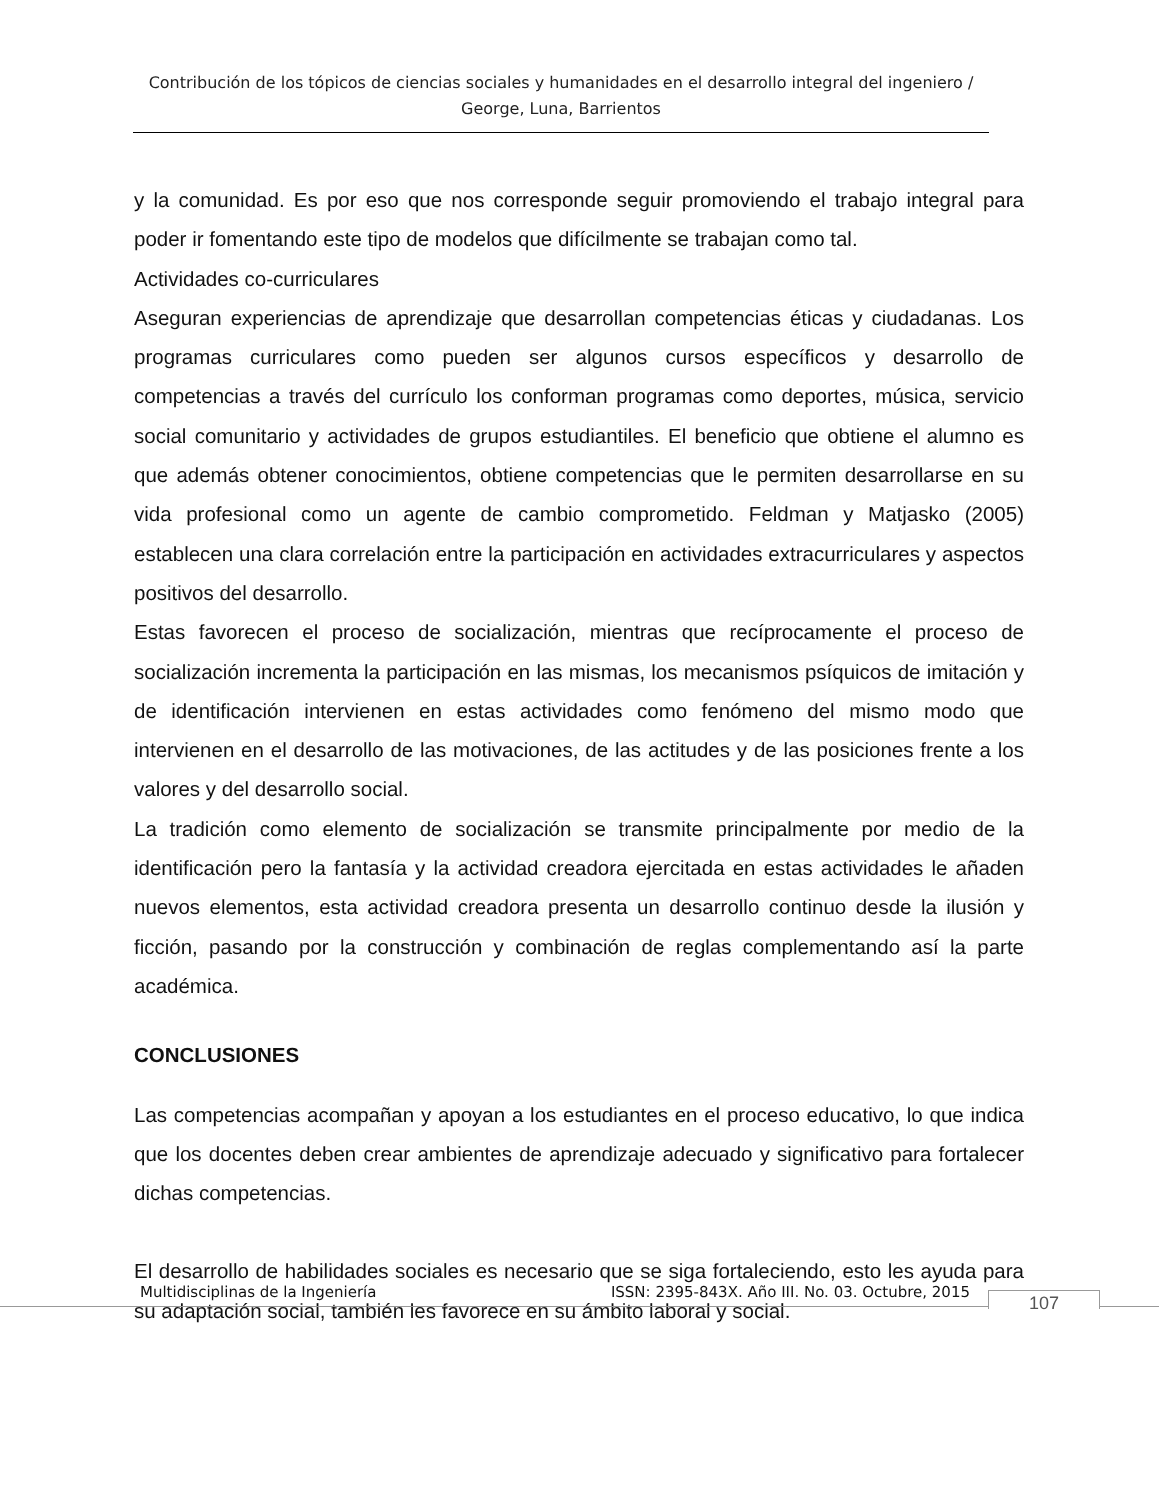Contribución de los tópicos de ciencias sociales y humanidades en el desarrollo integral del ingeniero / George, Luna, Barrientos
y la comunidad. Es por eso que nos corresponde seguir promoviendo el trabajo integral para poder ir fomentando este tipo de modelos que difícilmente se trabajan como tal.
Actividades co-curriculares
Aseguran experiencias de aprendizaje que desarrollan competencias éticas y ciudadanas. Los programas curriculares como pueden ser algunos cursos específicos y desarrollo de competencias a través del currículo los conforman programas como deportes, música, servicio social comunitario y actividades de grupos estudiantiles. El beneficio que obtiene el alumno es que además obtener conocimientos, obtiene competencias que le permiten desarrollarse en su vida profesional como un agente de cambio comprometido. Feldman y Matjasko (2005) establecen una clara correlación entre la participación en actividades extracurriculares y aspectos positivos del desarrollo.
Estas favorecen el proceso de socialización, mientras que recíprocamente el proceso de socialización incrementa la participación en las mismas, los mecanismos psíquicos de imitación y de identificación intervienen en estas actividades como fenómeno del mismo modo que intervienen en el desarrollo de las motivaciones, de las actitudes y de las posiciones frente a los valores y del desarrollo social.
La tradición como elemento de socialización se transmite principalmente por medio de la identificación pero la fantasía y la actividad creadora ejercitada en estas actividades le añaden nuevos elementos, esta actividad creadora presenta un desarrollo continuo desde la ilusión y ficción, pasando por la construcción y combinación de reglas complementando así la parte académica.
CONCLUSIONES
Las competencias acompañan y apoyan a los estudiantes en el proceso educativo, lo que indica que los docentes deben crear ambientes de aprendizaje adecuado y significativo para fortalecer dichas competencias.
El desarrollo de habilidades sociales es necesario que se siga fortaleciendo, esto les ayuda para su adaptación social, también les favorece en su ámbito laboral y social.
Multidisciplinas de la Ingeniería ISSN: 2395-843X. Año III. No. 03. Octubre, 2015 107